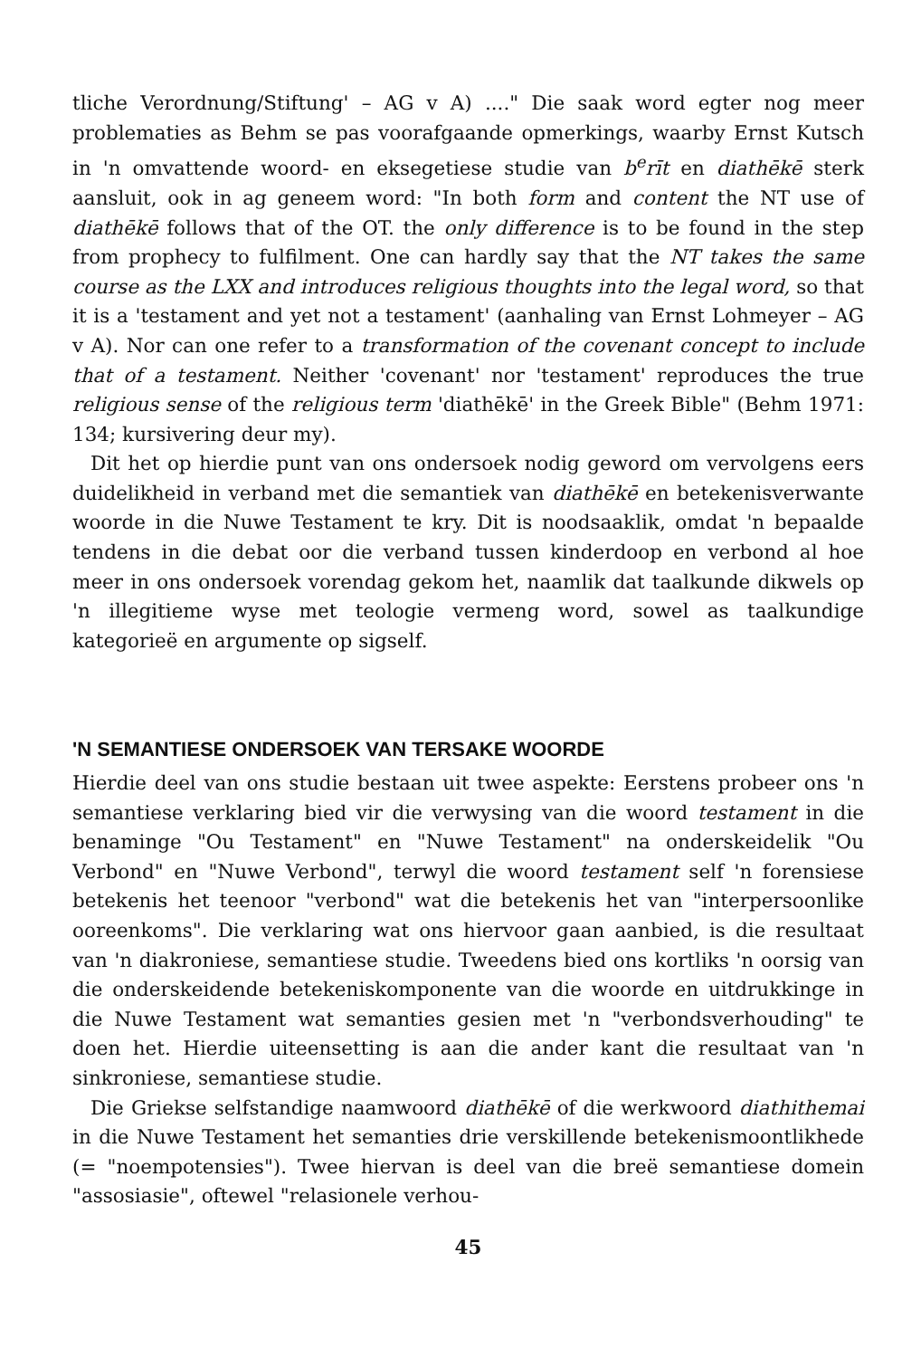tliche Verordnung/Stiftung' – AG v A) ...." Die saak word egter nog meer problematies as Behm se pas voorafgaande opmerkings, waarby Ernst Kutsch in 'n omvattende woord- en eksegetiese studie van b<sup>e</sup>rīt en diathēkē sterk aansluit, ook in ag geneem word: "In both form and content the NT use of diathēkē follows that of the OT. the only difference is to be found in the step from prophecy to fulfilment. One can hardly say that the NT takes the same course as the LXX and introduces religious thoughts into the legal word, so that it is a 'testament and yet not a testament' (aanhaling van Ernst Lohmeyer – AG v A). Nor can one refer to a transformation of the covenant concept to include that of a testament. Neither 'covenant' nor 'testament' reproduces the true religious sense of the religious term 'diathēkē' in the Greek Bible" (Behm 1971: 134; kursivering deur my).
Dit het op hierdie punt van ons ondersoek nodig geword om vervolgens eers duidelikheid in verband met die semantiek van diathēkē en betekenisverwante woorde in die Nuwe Testament te kry. Dit is noodsaaklik, omdat 'n bepaalde tendens in die debat oor die verband tussen kinderdoop en verbond al hoe meer in ons ondersoek vorendag gekom het, naamlik dat taalkunde dikwels op 'n illegitieme wyse met teologie vermeng word, sowel as taalkundige kategorieë en argumente op sigself.
'N SEMANTIESE ONDERSOEK VAN TERSAKE WOORDE
Hierdie deel van ons studie bestaan uit twee aspekte: Eerstens probeer ons 'n semantiese verklaring bied vir die verwysing van die woord testament in die benaminge "Ou Testament" en "Nuwe Testament" na onderskeidelik "Ou Verbond" en "Nuwe Verbond", terwyl die woord testament self 'n forensiese betekenis het teenoor "verbond" wat die betekenis het van "interpersoonlike ooreenkoms". Die verklaring wat ons hiervoor gaan aanbied, is die resultaat van 'n diakroniese, semantiese studie. Tweedens bied ons kortliks 'n oorsig van die onderskeidende betekeniskomponente van die woorde en uitdrukkinge in die Nuwe Testament wat semanties gesien met 'n "verbondsverhouding" te doen het. Hierdie uiteensetting is aan die ander kant die resultaat van 'n sinkroniese, semantiese studie.
Die Griekse selfstandige naamwoord diathēkē of die werkwoord diathithemai in die Nuwe Testament het semanties drie verskillende betekenismoontlikhede (= "noempotensies"). Twee hiervan is deel van die breë semantiese domein "assosiasie", oftewel "relasionele verhou-
45